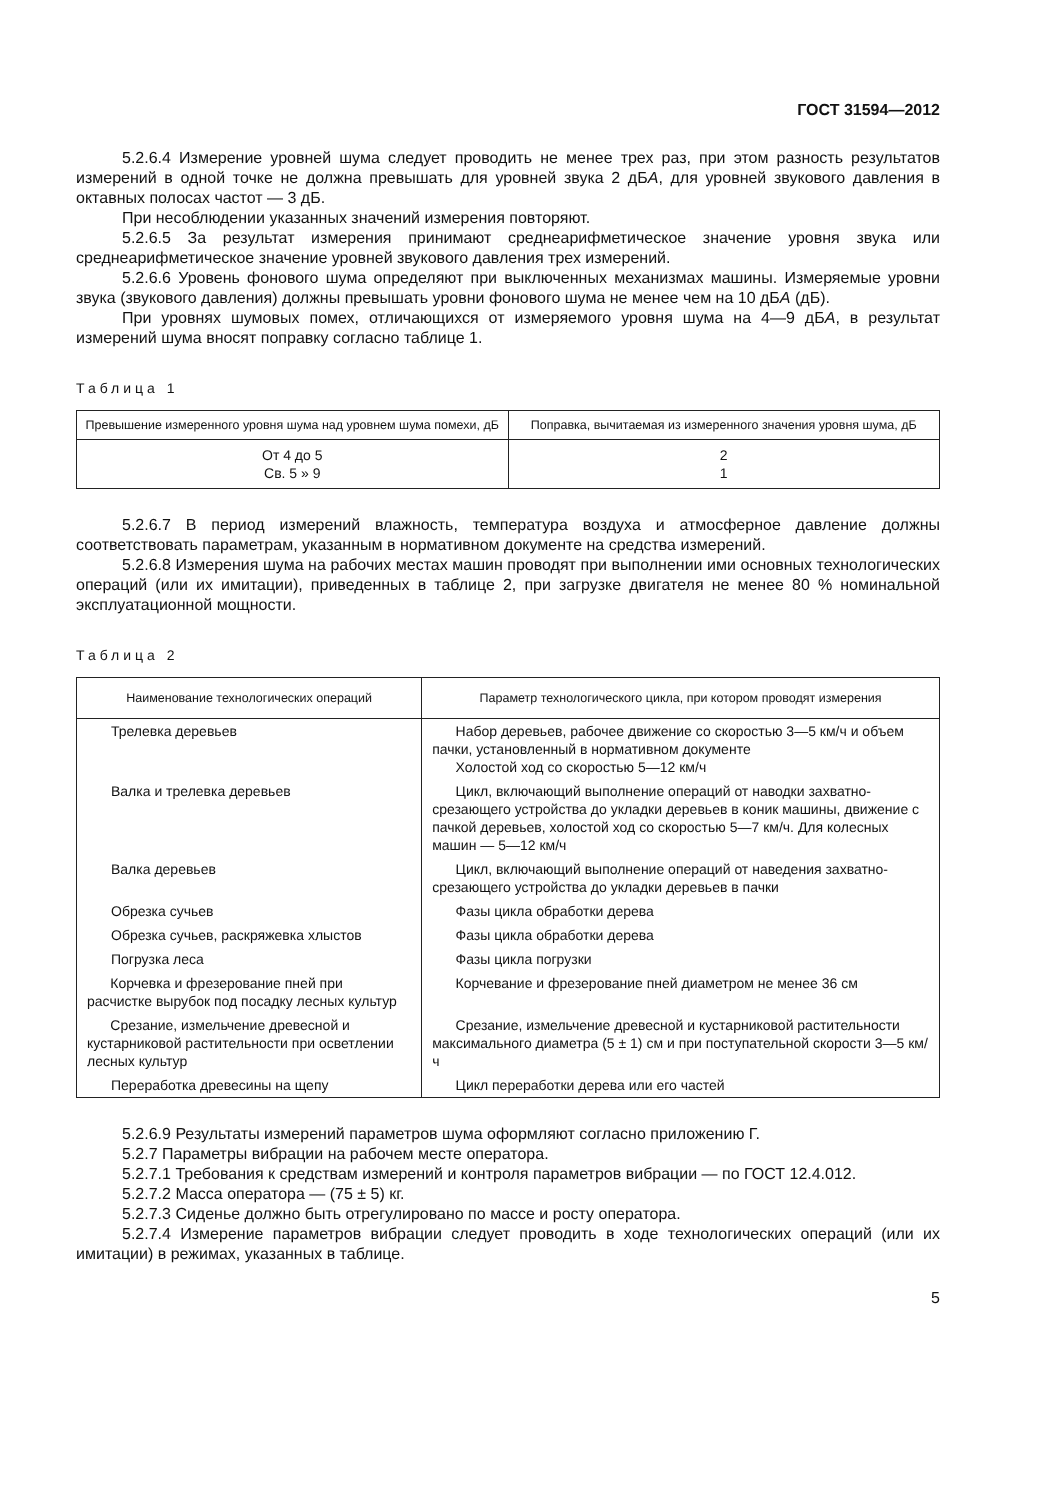ГОСТ 31594—2012
5.2.6.4 Измерение уровней шума следует проводить не менее трех раз, при этом разность результатов измерений в одной точке не должна превышать для уровней звука 2 дБА, для уровней звукового давления в октавных полосах частот — 3 дБ.
При несоблюдении указанных значений измерения повторяют.
5.2.6.5 За результат измерения принимают среднеарифметическое значение уровня звука или среднеарифметическое значение уровней звукового давления трех измерений.
5.2.6.6 Уровень фонового шума определяют при выключенных механизмах машины. Измеряемые уровни звука (звукового давления) должны превышать уровни фонового шума не менее чем на 10 дБА (дБ).
При уровнях шумовых помех, отличающихся от измеряемого уровня шума на 4—9 дБА, в результат измерений шума вносят поправку согласно таблице 1.
Таблица 1
| Превышение измеренного уровня шума над уровнем шума помехи, дБ | Поправка, вычитаемая из измеренного значения уровня шума, дБ |
| --- | --- |
| От 4 до 5 Св. 5 » 9 | 2 1 |
5.2.6.7 В период измерений влажность, температура воздуха и атмосферное давление должны соответствовать параметрам, указанным в нормативном документе на средства измерений.
5.2.6.8 Измерения шума на рабочих местах машин проводят при выполнении ими основных технологических операций (или их имитации), приведенных в таблице 2, при загрузке двигателя не менее 80 % номинальной эксплуатационной мощности.
Таблица 2
| Наименование технологических операций | Параметр технологического цикла, при котором проводят измерения |
| --- | --- |
| Трелевка деревьев | Набор деревьев, рабочее движение со скоростью 3—5 км/ч и объем пачки, установленный в нормативном документе Холостой ход со скоростью 5—12 км/ч |
| Валка и трелевка деревьев | Цикл, включающий выполнение операций от наводки захватно-срезающего устройства до укладки деревьев в коник машины, движение с пачкой деревьев, холостой ход со скоростью 5—7 км/ч. Для колесных машин — 5—12 км/ч |
| Валка деревьев | Цикл, включающий выполнение операций от наведения захватно-срезающего устройства до укладки деревьев в пачки |
| Обрезка сучьев | Фазы цикла обработки дерева |
| Обрезка сучьев, раскряжевка хлыстов | Фазы цикла обработки дерева |
| Погрузка леса | Фазы цикла погрузки |
| Корчевка и фрезерование пней при расчистке вырубок под посадку лесных культур | Корчевание и фрезерование пней диаметром не менее 36 см |
| Срезание, измельчение древесной и кустарниковой растительности при осветлении лесных культур | Срезание, измельчение древесной и кустарниковой растительности максимального диаметра (5 ± 1) см и при поступательной скорости 3—5 км/ч |
| Переработка древесины на щепу | Цикл переработки дерева или его частей |
5.2.6.9 Результаты измерений параметров шума оформляют согласно приложению Г.
5.2.7 Параметры вибрации на рабочем месте оператора.
5.2.7.1 Требования к средствам измерений и контроля параметров вибрации — по ГОСТ 12.4.012.
5.2.7.2 Масса оператора — (75 ± 5) кг.
5.2.7.3 Сиденье должно быть отрегулировано по массе и росту оператора.
5.2.7.4 Измерение параметров вибрации следует проводить в ходе технологических операций (или их имитации) в режимах, указанных в таблице.
5